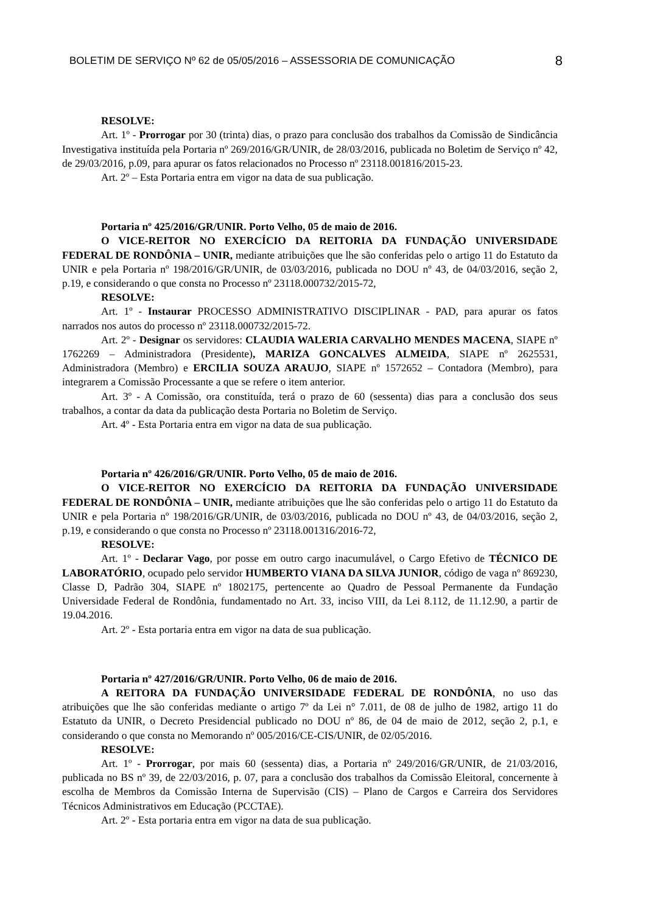BOLETIM DE SERVIÇO Nº 62 de 05/05/2016 – ASSESSORIA DE COMUNICAÇÃO 8
RESOLVE:
Art. 1º - Prorrogar por 30 (trinta) dias, o prazo para conclusão dos trabalhos da Comissão de Sindicância Investigativa instituída pela Portaria nº 269/2016/GR/UNIR, de 28/03/2016, publicada no Boletim de Serviço nº 42, de 29/03/2016, p.09, para apurar os fatos relacionados no Processo nº 23118.001816/2015-23.
Art. 2º – Esta Portaria entra em vigor na data de sua publicação.
Portaria nº 425/2016/GR/UNIR. Porto Velho, 05 de maio de 2016.
O VICE-REITOR NO EXERCÍCIO DA REITORIA DA FUNDAÇÃO UNIVERSIDADE FEDERAL DE RONDÔNIA – UNIR, mediante atribuições que lhe são conferidas pelo o artigo 11 do Estatuto da UNIR e pela Portaria nº 198/2016/GR/UNIR, de 03/03/2016, publicada no DOU nº 43, de 04/03/2016, seção 2, p.19, e considerando o que consta no Processo nº 23118.000732/2015-72,
RESOLVE:
Art. 1º - Instaurar PROCESSO ADMINISTRATIVO DISCIPLINAR - PAD, para apurar os fatos narrados nos autos do processo nº 23118.000732/2015-72.
Art. 2º - Designar os servidores: CLAUDIA WALERIA CARVALHO MENDES MACENA, SIAPE nº 1762269 – Administradora (Presidente), MARIZA GONCALVES ALMEIDA, SIAPE nº 2625531, Administradora (Membro) e ERCILIA SOUZA ARAUJO, SIAPE nº 1572652 – Contadora (Membro), para integrarem a Comissão Processante a que se refere o item anterior.
Art. 3º - A Comissão, ora constituída, terá o prazo de 60 (sessenta) dias para a conclusão dos seus trabalhos, a contar da data da publicação desta Portaria no Boletim de Serviço.
Art. 4º - Esta Portaria entra em vigor na data de sua publicação.
Portaria nº 426/2016/GR/UNIR. Porto Velho, 05 de maio de 2016.
O VICE-REITOR NO EXERCÍCIO DA REITORIA DA FUNDAÇÃO UNIVERSIDADE FEDERAL DE RONDÔNIA – UNIR, mediante atribuições que lhe são conferidas pelo o artigo 11 do Estatuto da UNIR e pela Portaria nº 198/2016/GR/UNIR, de 03/03/2016, publicada no DOU nº 43, de 04/03/2016, seção 2, p.19, e considerando o que consta no Processo nº 23118.001316/2016-72,
RESOLVE:
Art. 1º - Declarar Vago, por posse em outro cargo inacumulável, o Cargo Efetivo de TÉCNICO DE LABORATÓRIO, ocupado pelo servidor HUMBERTO VIANA DA SILVA JUNIOR, código de vaga nº 869230, Classe D, Padrão 304, SIAPE nº 1802175, pertencente ao Quadro de Pessoal Permanente da Fundação Universidade Federal de Rondônia, fundamentado no Art. 33, inciso VIII, da Lei 8.112, de 11.12.90, a partir de 19.04.2016.
Art. 2º - Esta portaria entra em vigor na data de sua publicação.
Portaria nº 427/2016/GR/UNIR. Porto Velho, 06 de maio de 2016.
A REITORA DA FUNDAÇÃO UNIVERSIDADE FEDERAL DE RONDÔNIA, no uso das atribuições que lhe são conferidas mediante o artigo 7º da Lei n° 7.011, de 08 de julho de 1982, artigo 11 do Estatuto da UNIR, o Decreto Presidencial publicado no DOU nº 86, de 04 de maio de 2012, seção 2, p.1, e considerando o que consta no Memorando nº 005/2016/CE-CIS/UNIR, de 02/05/2016.
RESOLVE:
Art. 1º - Prorrogar, por mais 60 (sessenta) dias, a Portaria nº 249/2016/GR/UNIR, de 21/03/2016, publicada no BS nº 39, de 22/03/2016, p. 07, para a conclusão dos trabalhos da Comissão Eleitoral, concernente à escolha de Membros da Comissão Interna de Supervisão (CIS) – Plano de Cargos e Carreira dos Servidores Técnicos Administrativos em Educação (PCCTAE).
Art. 2º - Esta portaria entra em vigor na data de sua publicação.